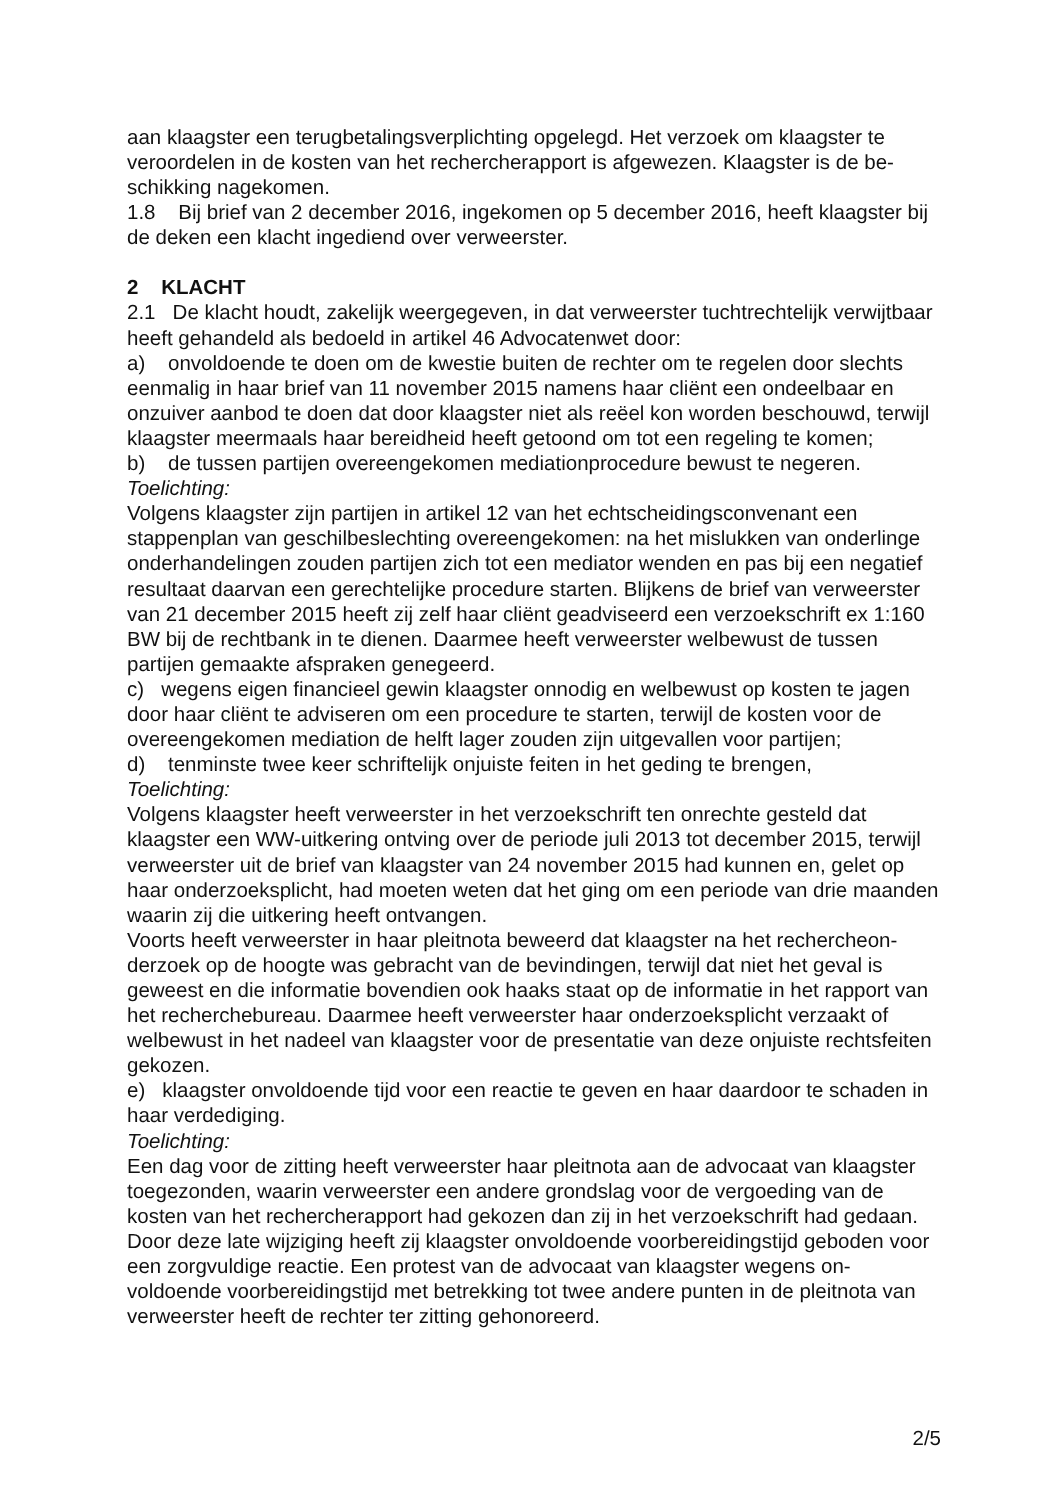aan klaagster een terugbetalingsverplichting opgelegd. Het verzoek om klaagster te veroordelen in de kosten van het rechercherapport is afgewezen. Klaagster is de be-schikking nagekomen.
1.8 Bij brief van 2 december 2016, ingekomen op 5 december 2016, heeft klaagster bij de deken een klacht ingediend over verweerster.
2 KLACHT
2.1 De klacht houdt, zakelijk weergegeven, in dat verweerster tuchtrechtelijk verwijtbaar heeft gehandeld als bedoeld in artikel 46 Advocatenwet door:
a) onvoldoende te doen om de kwestie buiten de rechter om te regelen door slechts eenmalig in haar brief van 11 november 2015 namens haar cliënt een ondeelbaar en onzuiver aanbod te doen dat door klaagster niet als reëel kon worden beschouwd, terwijl klaagster meermaals haar bereidheid heeft getoond om tot een regeling te komen;
b) de tussen partijen overeengekomen mediationprocedure bewust te negeren.
Toelichting:
Volgens klaagster zijn partijen in artikel 12 van het echtscheidingsconvenant een stappenplan van geschilbeslechting overeengekomen: na het mislukken van onderlinge onderhandelingen zouden partijen zich tot een mediator wenden en pas bij een negatief resultaat daarvan een gerechtelijke procedure starten. Blijkens de brief van verweerster van 21 december 2015 heeft zij zelf haar cliënt geadviseerd een verzoekschrift ex 1:160 BW bij de rechtbank in te dienen. Daarmee heeft verweerster welbewust de tussen partijen gemaakte afspraken genegeerd.
c) wegens eigen financieel gewin klaagster onnodig en welbewust op kosten te jagen door haar cliënt te adviseren om een procedure te starten, terwijl de kosten voor de overeengekomen mediation de helft lager zouden zijn uitgevallen voor partijen;
d) tenminste twee keer schriftelijk onjuiste feiten in het geding te brengen,
Toelichting:
Volgens klaagster heeft verweerster in het verzoekschrift ten onrechte gesteld dat klaagster een WW-uitkering ontving over de periode juli 2013 tot december 2015, terwijl verweerster uit de brief van klaagster van 24 november 2015 had kunnen en, gelet op haar onderzoeksplicht, had moeten weten dat het ging om een periode van drie maanden waarin zij die uitkering heeft ontvangen.
Voorts heeft verweerster in haar pleitnota beweerd dat klaagster na het rechercheon-derzoek op de hoogte was gebracht van de bevindingen, terwijl dat niet het geval is geweest en die informatie bovendien ook haaks staat op de informatie in het rapport van het recherchebureau. Daarmee heeft verweerster haar onderzoeksplicht verzaakt of welbewust in het nadeel van klaagster voor de presentatie van deze onjuiste rechtsfeiten gekozen.
e) klaagster onvoldoende tijd voor een reactie te geven en haar daardoor te schaden in haar verdediging.
Toelichting:
Een dag voor de zitting heeft verweerster haar pleitnota aan de advocaat van klaagster toegezonden, waarin verweerster een andere grondslag voor de vergoeding van de kosten van het rechercherapport had gekozen dan zij in het verzoekschrift had gedaan. Door deze late wijziging heeft zij klaagster onvoldoende voorbereidingstijd geboden voor een zorgvuldige reactie. Een protest van de advocaat van klaagster wegens on-voldoende voorbereidingstijd met betrekking tot twee andere punten in de pleitnota van verweerster heeft de rechter ter zitting gehonoreerd.
2/5